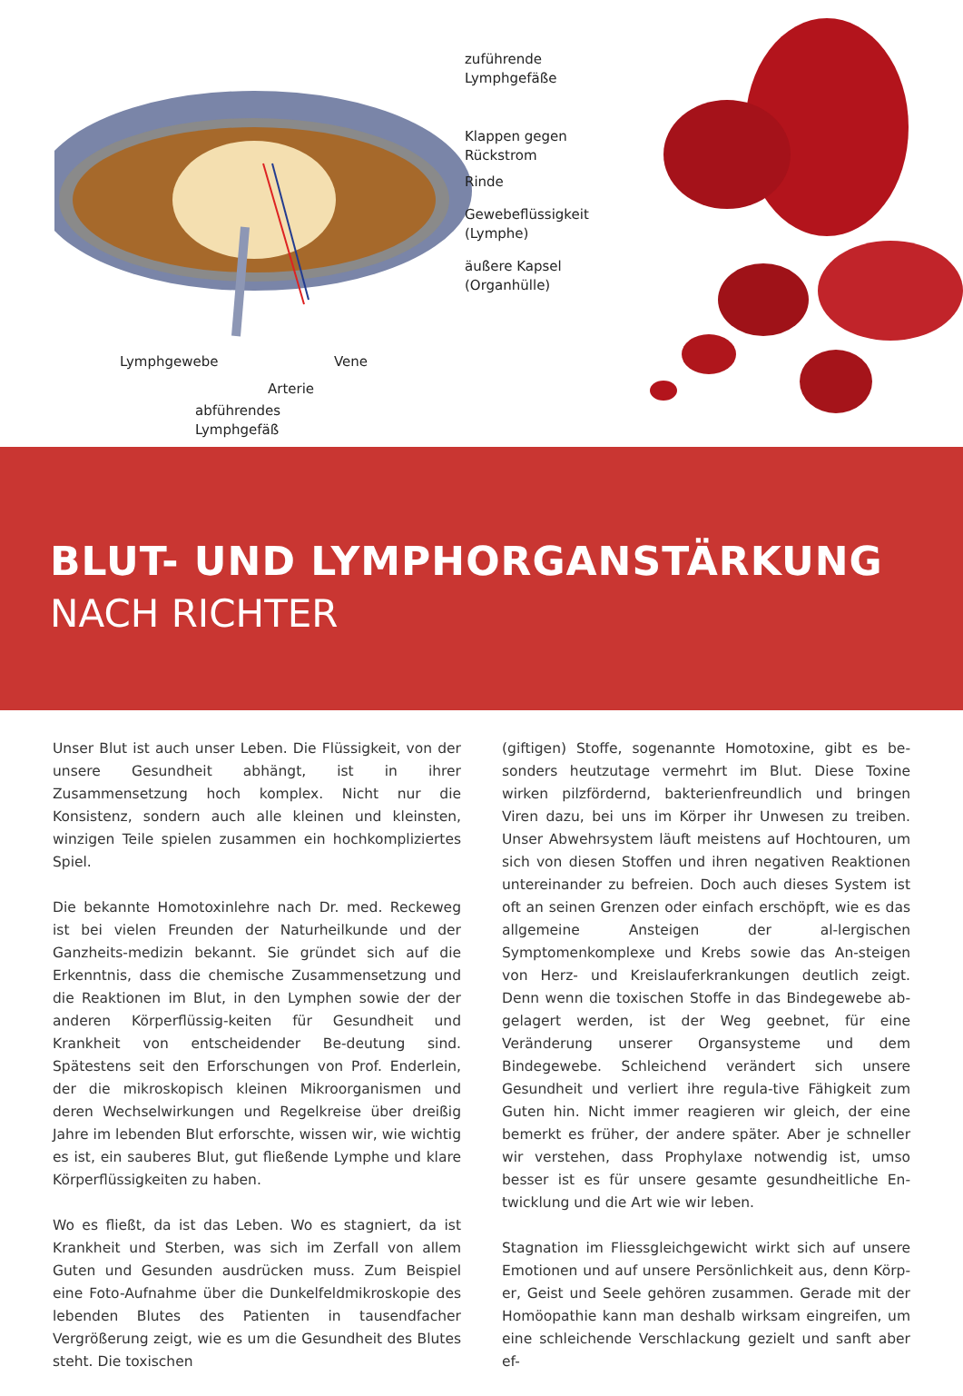zuführende
Lymphgefäße
Klappen gegen
Rückstrom
Rinde
Gewebeflüssigkeit
(Lymphe)
äußere Kapsel
(Organhülle)
Lymphgewebe Vene
Arterie
abführendes
Lymphgefäß
BLUT- UND LYMPHORGANSTÄRKUNG
NACH RICHTER
Unser Blut ist auch unser Leben. Die Flüssigkeit, von der unsere Gesundheit abhängt, ist in ihrer Zusammensetzung hoch komplex. Nicht nur die Konsistenz, sondern auch alle kleinen und kleinsten, winzigen Teile spielen zusammen ein hochkompliziertes Spiel.
Die bekannte Homotoxinlehre nach Dr. med. Reckeweg ist bei vielen Freunden der Naturheilkunde und der Ganzheits-medizin bekannt. Sie gründet sich auf die Erkenntnis, dass die chemische Zusammensetzung und die Reaktionen im Blut, in den Lymphen sowie der der anderen Körperflüssig-keiten für Gesundheit und Krankheit von entscheidender Be-deutung sind. Spätestens seit den Erforschungen von Prof. Enderlein, der die mikroskopisch kleinen Mikroorganismen und deren Wechselwirkungen und Regelkreise über dreißig Jahre im lebenden Blut erforschte, wissen wir, wie wichtig es ist, ein sauberes Blut, gut fließende Lymphe und klare Körperflüssigkeiten zu haben.
Wo es fließt, da ist das Leben. Wo es stagniert, da ist Krankheit und Sterben, was sich im Zerfall von allem Guten und Gesunden ausdrücken muss. Zum Beispiel eine Foto-Aufnahme über die Dunkelfeldmikroskopie des lebenden Blutes des Patienten in tausendfacher Vergrößerung zeigt, wie es um die Gesundheit des Blutes steht. Die toxischen
(giftigen) Stoffe, sogenannte Homotoxine, gibt es be-sonders heutzutage vermehrt im Blut. Diese Toxine wirken pilzfördernd, bakterienfreundlich und bringen Viren dazu, bei uns im Körper ihr Unwesen zu treiben. Unser Abwehrsystem läuft meistens auf Hochtouren, um sich von diesen Stoffen und ihren negativen Reaktionen untereinander zu befreien. Doch auch dieses System ist oft an seinen Grenzen oder einfach erschöpft, wie es das allgemeine Ansteigen der al-lergischen Symptomenkomplexe und Krebs sowie das An-steigen von Herz- und Kreislauferkrankungen deutlich zeigt. Denn wenn die toxischen Stoffe in das Bindegewebe ab-gelagert werden, ist der Weg geebnet, für eine Veränderung unserer Organsysteme und dem Bindegewebe. Schleichend verändert sich unsere Gesundheit und verliert ihre regula-tive Fähigkeit zum Guten hin. Nicht immer reagieren wir gleich, der eine bemerkt es früher, der andere später. Aber je schneller wir verstehen, dass Prophylaxe notwendig ist, umso besser ist es für unsere gesamte gesundheitliche En-twicklung und die Art wie wir leben.
Stagnation im Fliessgleichgewicht wirkt sich auf unsere Emotionen und auf unsere Persönlichkeit aus, denn Körp-er, Geist und Seele gehören zusammen. Gerade mit der Homöopathie kann man deshalb wirksam eingreifen, um eine schleichende Verschlackung gezielt und sanft aber ef-